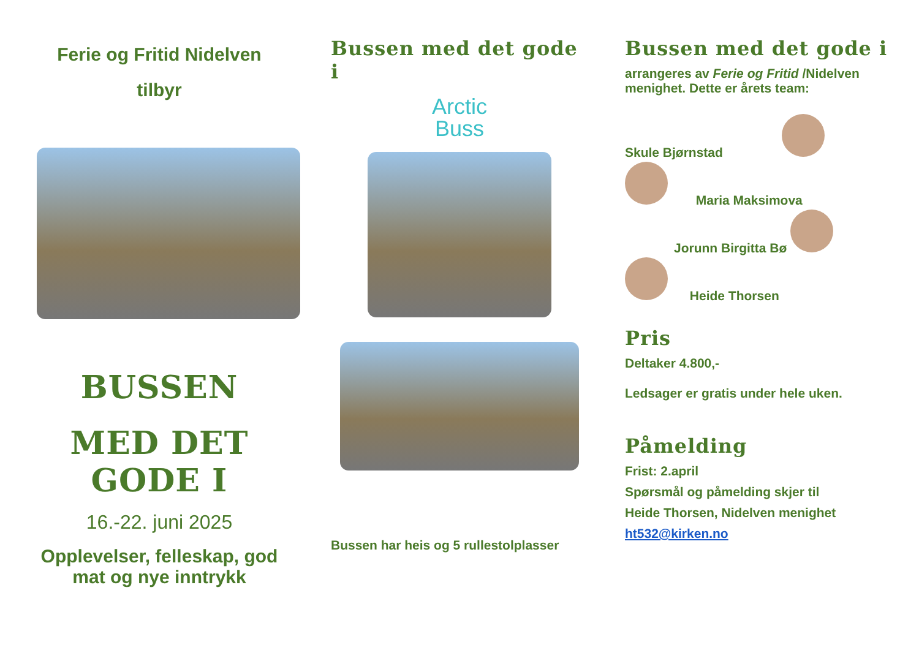Ferie og Fritid Nidelven
tilbyr
BUSSEN
MED DET GODE I
16.-22. juni 2025
Opplevelser, felleskap, god mat og nye inntrykk
Bussen med det gode i
Arctic
Buss
Bussen har heis og 5 rullestolplasser
Bussen med det gode i
arrangeres av Ferie og Fritid /Nidelven menighet. Dette er årets team:
Skule Bjørnstad
Maria Maksimova
Jorunn Birgitta Bø
Heide Thorsen
Pris
Deltaker 4.800,-
Ledsager er gratis under hele uken.
Påmelding
Frist: 2.april
Spørsmål og påmelding skjer til
Heide Thorsen, Nidelven menighet
ht532@kirken.no